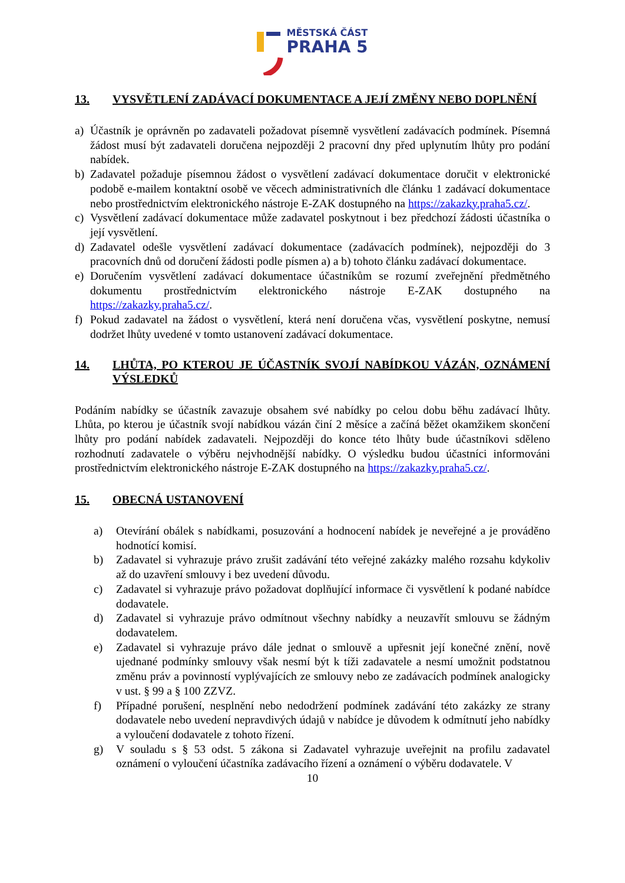MĚSTSKÁ ČÁST
PRAHA 5
13. VYSVĚTLENÍ ZADÁVACÍ DOKUMENTACE A JEJÍ ZMĚNY NEBO DOPLNĚNÍ
a) Účastník je oprávněn po zadavateli požadovat písemně vysvětlení zadávacích podmínek. Písemná žádost musí být zadavateli doručena nejpozději 2 pracovní dny před uplynutím lhůty pro podání nabídek.
b) Zadavatel požaduje písemnou žádost o vysvětlení zadávací dokumentace doručit v elektronické podobě e-mailem kontaktní osobě ve věcech administrativních dle článku 1 zadávací dokumentace nebo prostřednictvím elektronického nástroje E-ZAK dostupného na https://zakazky.praha5.cz/.
c) Vysvětlení zadávací dokumentace může zadavatel poskytnout i bez předchozí žádosti účastníka o její vysvětlení.
d) Zadavatel odešle vysvětlení zadávací dokumentace (zadávacích podmínek), nejpozději do 3 pracovních dnů od doručení žádosti podle písmen a) a b) tohoto článku zadávací dokumentace.
e) Doručením vysvětlení zadávací dokumentace účastníkům se rozumí zveřejnění předmětného dokumentu prostřednictvím elektronického nástroje E-ZAK dostupného na https://zakazky.praha5.cz/.
f) Pokud zadavatel na žádost o vysvětlení, která není doručena včas, vysvětlení poskytne, nemusí dodržet lhůty uvedené v tomto ustanovení zadávací dokumentace.
14. LHŮTA, PO KTEROU JE ÚČASTNÍK SVOJÍ NABÍDKOU VÁZÁN, OZNÁMENÍ VÝSLEDKŮ
Podáním nabídky se účastník zavazuje obsahem své nabídky po celou dobu běhu zadávací lhůty. Lhůta, po kterou je účastník svojí nabídkou vázán činí 2 měsíce a začíná běžet okamžikem skončení lhůty pro podání nabídek zadavateli. Nejpozději do konce této lhůty bude účastníkovi sděleno rozhodnutí zadavatele o výběru nejvhodnější nabídky. O výsledku budou účastníci informováni prostřednictvím elektronického nástroje E-ZAK dostupného na https://zakazky.praha5.cz/.
15. OBECNÁ USTANOVENÍ
a) Otevírání obálek s nabídkami, posuzování a hodnocení nabídek je neveřejné a je prováděno hodnotící komisí.
b) Zadavatel si vyhrazuje právo zrušit zadávání této veřejné zakázky malého rozsahu kdykoliv až do uzavření smlouvy i bez uvedení důvodu.
c) Zadavatel si vyhrazuje právo požadovat doplňující informace či vysvětlení k podané nabídce dodavatele.
d) Zadavatel si vyhrazuje právo odmítnout všechny nabídky a neuzavřít smlouvu se žádným dodavatelem.
e) Zadavatel si vyhrazuje právo dále jednat o smlouvě a upřesnit její konečné znění, nově ujednané podmínky smlouvy však nesmí být k tíži zadavatele a nesmí umožnit podstatnou změnu práv a povinností vyplývajících ze smlouvy nebo ze zadávacích podmínek analogicky v ust. § 99 a § 100 ZZVZ.
f) Případné porušení, nesplnění nebo nedodržení podmínek zadávání této zakázky ze strany dodavatele nebo uvedení nepravdivých údajů v nabídce je důvodem k odmítnutí jeho nabídky a vyloučení dodavatele z tohoto řízení.
g) V souladu s § 53 odst. 5 zákona si Zadavatel vyhrazuje uveřejnit na profilu zadavatel oznámení o vyloučení účastníka zadávacího řízení a oznámení o výběru dodavatele. V
10